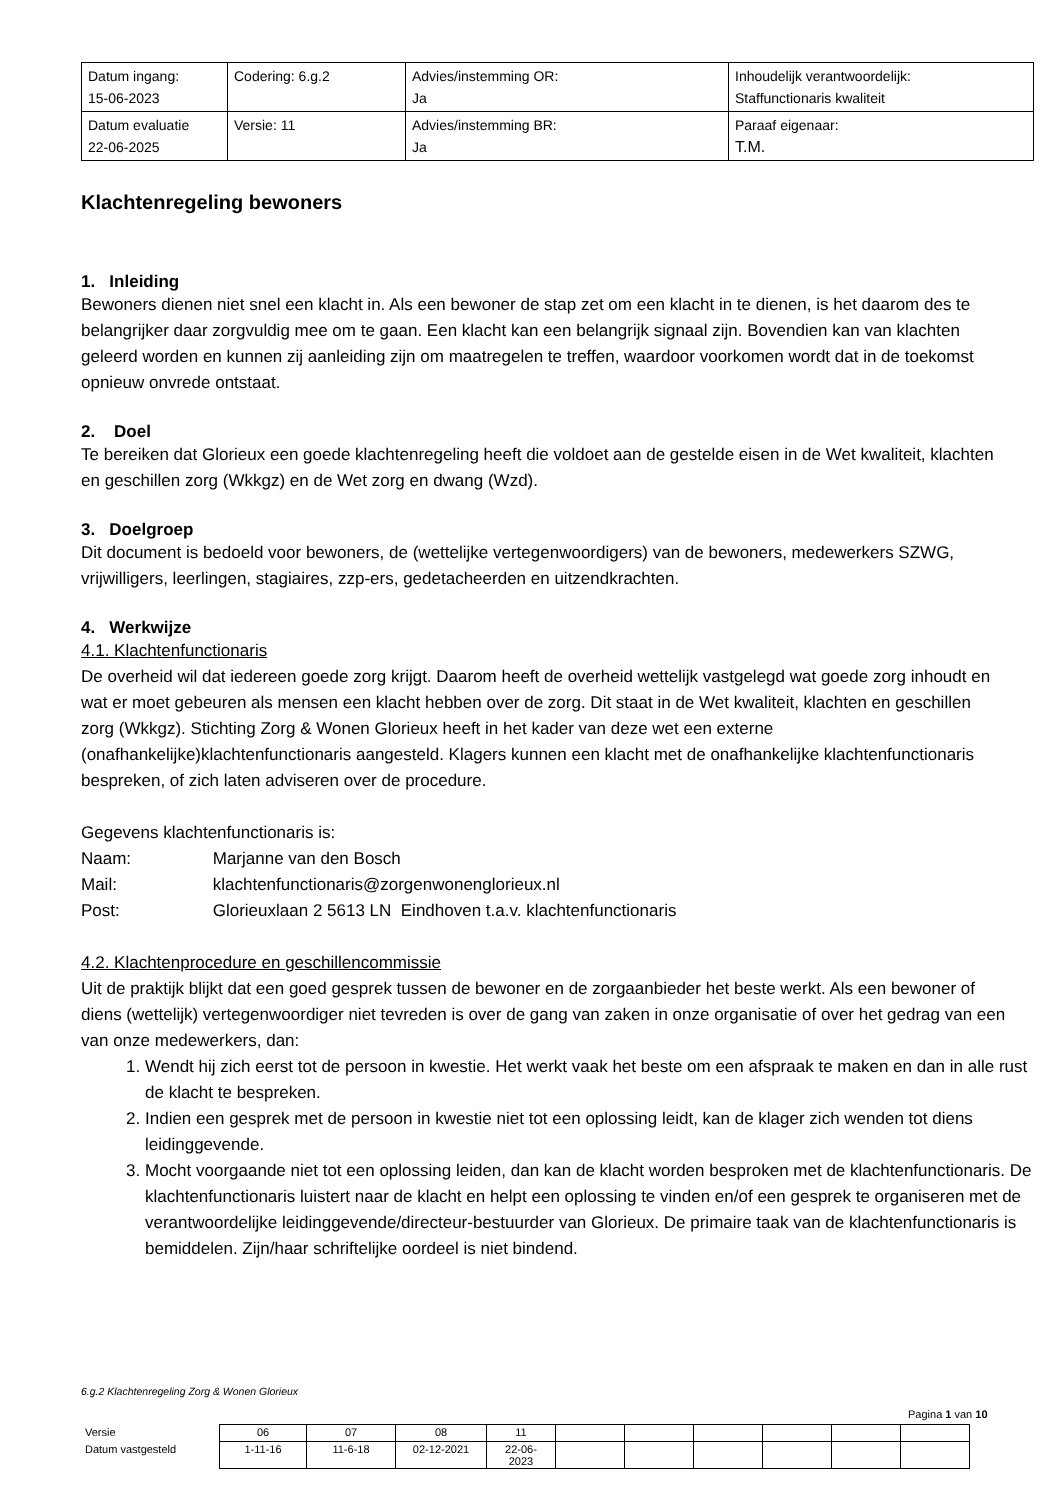| Datum ingang: 15-06-2023 | Codering: 6.g.2 | Advies/instemming OR: Ja | Inhoudelijk verantwoordelijk: Staffunctionaris kwaliteit |
| Datum evaluatie 22-06-2025 | Versie: 11 | Advies/instemming BR: Ja | Paraaf eigenaar: T.M. |
Klachtenregeling bewoners
1. Inleiding
Bewoners dienen niet snel een klacht in. Als een bewoner de stap zet om een klacht in te dienen, is het daarom des te belangrijker daar zorgvuldig mee om te gaan. Een klacht kan een belangrijk signaal zijn. Bovendien kan van klachten geleerd worden en kunnen zij aanleiding zijn om maatregelen te treffen, waardoor voorkomen wordt dat in de toekomst opnieuw onvrede ontstaat.
2. Doel
Te bereiken dat Glorieux een goede klachtenregeling heeft die voldoet aan de gestelde eisen in de Wet kwaliteit, klachten en geschillen zorg (Wkkgz) en de Wet zorg en dwang (Wzd).
3. Doelgroep
Dit document is bedoeld voor bewoners, de (wettelijke vertegenwoordigers) van de bewoners, medewerkers SZWG, vrijwilligers, leerlingen, stagiaires, zzp-ers, gedetacheerden en uitzendkrachten.
4. Werkwijze
4.1. Klachtenfunctionaris
De overheid wil dat iedereen goede zorg krijgt. Daarom heeft de overheid wettelijk vastgelegd wat goede zorg inhoudt en wat er moet gebeuren als mensen een klacht hebben over de zorg. Dit staat in de Wet kwaliteit, klachten en geschillen zorg (Wkkgz). Stichting Zorg & Wonen Glorieux heeft in het kader van deze wet een externe (onafhankelijke)klachtenfunctionaris aangesteld. Klagers kunnen een klacht met de onafhankelijke klachtenfunctionaris bespreken, of zich laten adviseren over de procedure.
Gegevens klachtenfunctionaris is:
Naam: Marjanne van den Bosch
Mail: klachtenfunctionaris@zorgenwonenglorieux.nl
Post: Glorieuxlaan 2 5613 LN Eindhoven t.a.v. klachtenfunctionaris
4.2. Klachtenprocedure en geschillencommissie
Uit de praktijk blijkt dat een goed gesprek tussen de bewoner en de zorgaanbieder het beste werkt. Als een bewoner of diens (wettelijk) vertegenwoordiger niet tevreden is over de gang van zaken in onze organisatie of over het gedrag van een van onze medewerkers, dan:
1. Wendt hij zich eerst tot de persoon in kwestie. Het werkt vaak het beste om een afspraak te maken en dan in alle rust de klacht te bespreken.
2. Indien een gesprek met de persoon in kwestie niet tot een oplossing leidt, kan de klager zich wenden tot diens leidinggevende.
3. Mocht voorgaande niet tot een oplossing leiden, dan kan de klacht worden besproken met de klachtenfunctionaris. De klachtenfunctionaris luistert naar de klacht en helpt een oplossing te vinden en/of een gesprek te organiseren met de verantwoordelijke leidinggevende/directeur-bestuurder van Glorieux. De primaire taak van de klachtenfunctionaris is bemiddelen. Zijn/haar schriftelijke oordeel is niet bindend.
6.g.2 Klachtenregeling Zorg & Wonen Glorieux
Pagina 1 van 10
| Versie | 06 | 07 | 08 | 11 | | | | | | |
| Datum vastgesteld | 1-11-16 | 11-6-18 | 02-12-2021 | 22-06- 2023 | | | | | | |